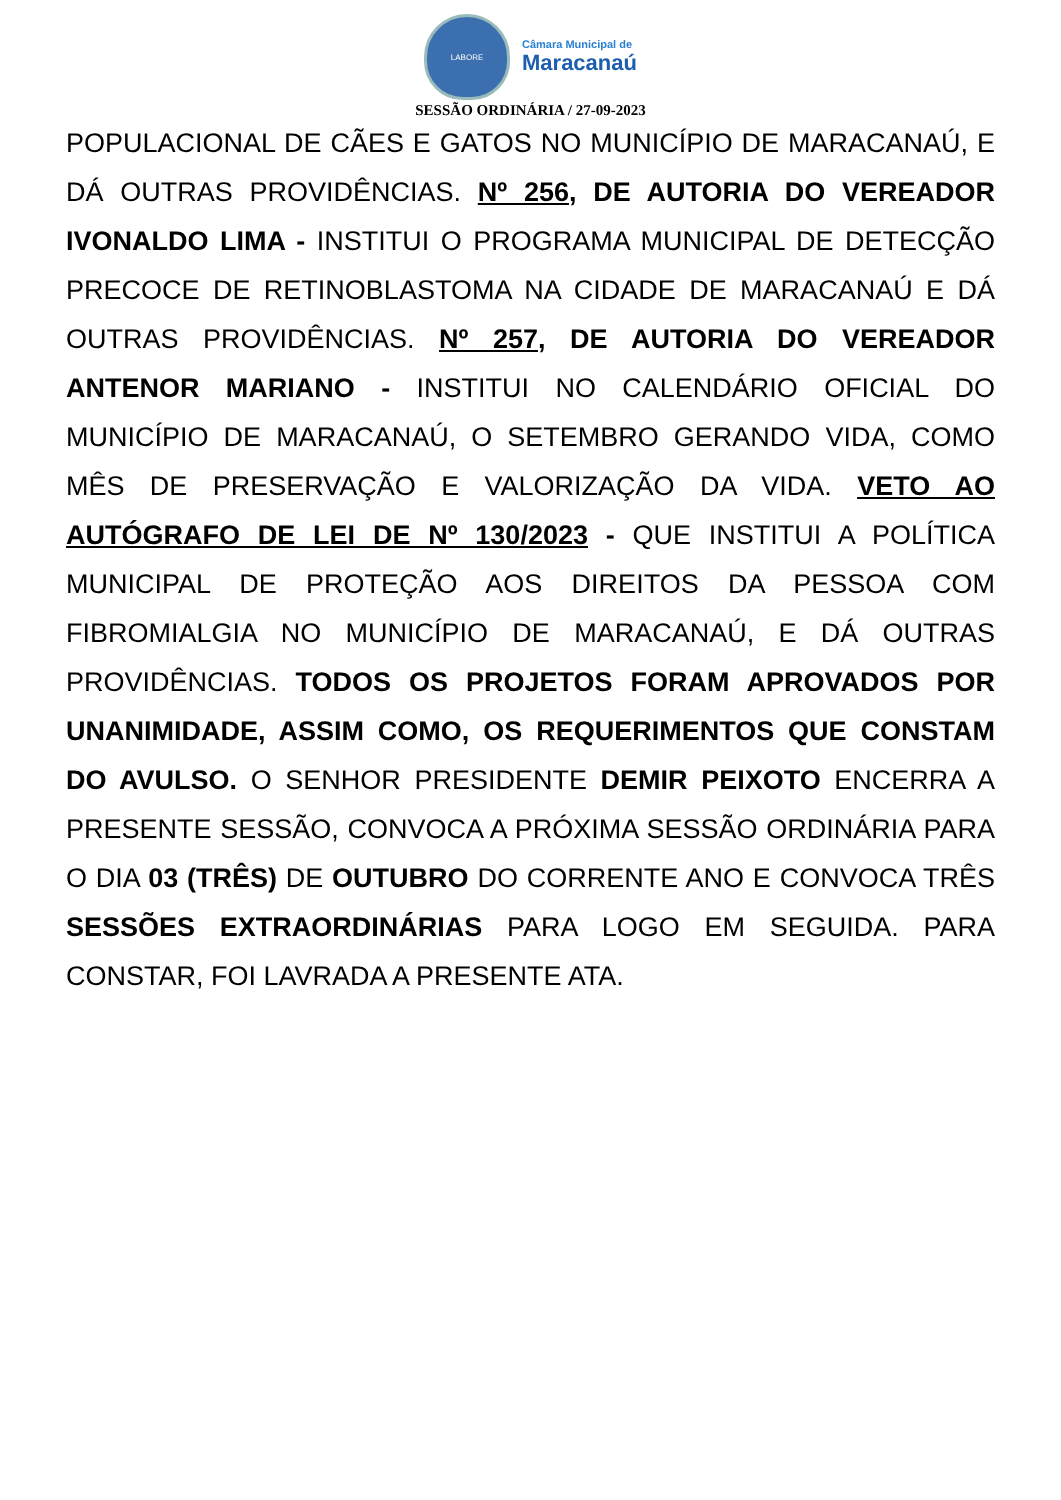LABORE
Câmara Municipal de
Maracanaú
SESSÃO ORDINÁRIA / 27-09-2023
POPULACIONAL DE CÃES E GATOS NO MUNICÍPIO DE MARACANAÚ, E DÁ OUTRAS PROVIDÊNCIAS. Nº 256, DE AUTORIA DO VEREADOR IVONALDO LIMA - INSTITUI O PROGRAMA MUNICIPAL DE DETECÇÃO PRECOCE DE RETINOBLASTOMA NA CIDADE DE MARACANAÚ E DÁ OUTRAS PROVIDÊNCIAS. Nº 257, DE AUTORIA DO VEREADOR ANTENOR MARIANO - INSTITUI NO CALENDÁRIO OFICIAL DO MUNICÍPIO DE MARACANAÚ, O SETEMBRO GERANDO VIDA, COMO MÊS DE PRESERVAÇÃO E VALORIZAÇÃO DA VIDA. VETO AO AUTÓGRAFO DE LEI DE Nº 130/2023 - QUE INSTITUI A POLÍTICA MUNICIPAL DE PROTEÇÃO AOS DIREITOS DA PESSOA COM FIBROMIALGIA NO MUNICÍPIO DE MARACANAÚ, E DÁ OUTRAS PROVIDÊNCIAS. TODOS OS PROJETOS FORAM APROVADOS POR UNANIMIDADE, ASSIM COMO, OS REQUERIMENTOS QUE CONSTAM DO AVULSO. O SENHOR PRESIDENTE DEMIR PEIXOTO ENCERRA A PRESENTE SESSÃO, CONVOCA A PRÓXIMA SESSÃO ORDINÁRIA PARA O DIA 03 (TRÊS) DE OUTUBRO DO CORRENTE ANO E CONVOCA TRÊS SESSÕES EXTRAORDINÁRIAS PARA LOGO EM SEGUIDA. PARA CONSTAR, FOI LAVRADA A PRESENTE ATA.